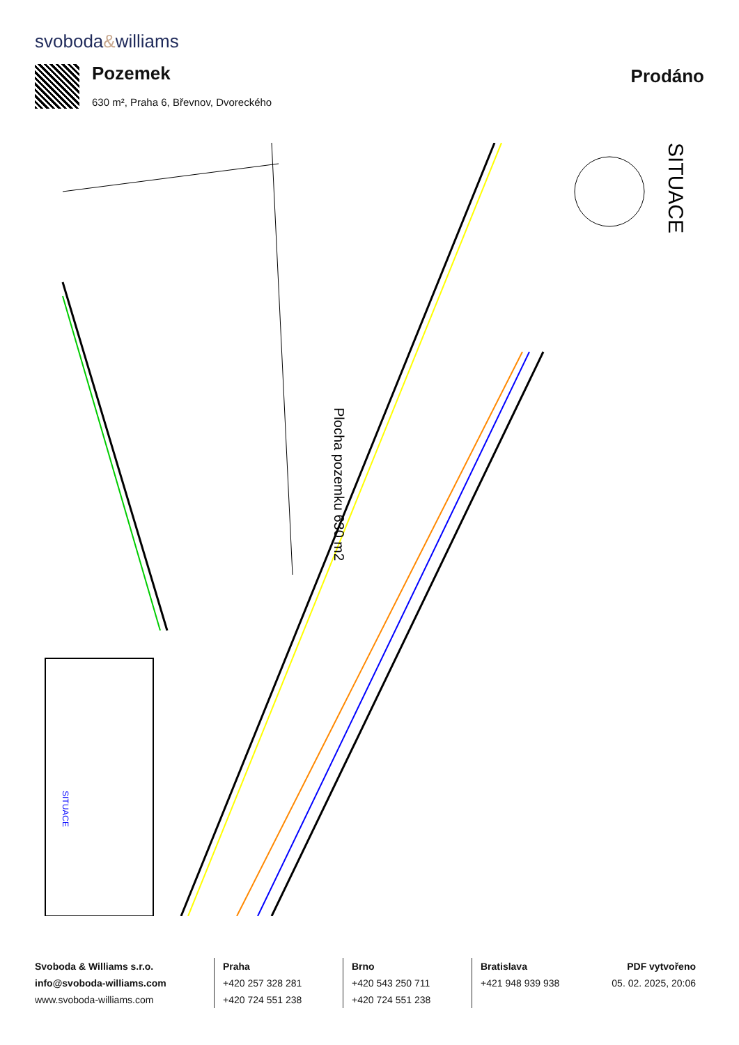svoboda&williams
Pozemek
630 m², Praha 6, Břevnov, Dvoreckého
Prodáno
Plocha pozemku 630 m2
SITUACE
SITUACE
Svoboda & Williams s.r.o.
info@svoboda-williams.com
www.svoboda-williams.com
Praha
+420 257 328 281
+420 724 551 238
Brno
+420 543 250 711
+420 724 551 238
Bratislava
+421 948 939 938
PDF vytvořeno
05. 02. 2025, 20:06